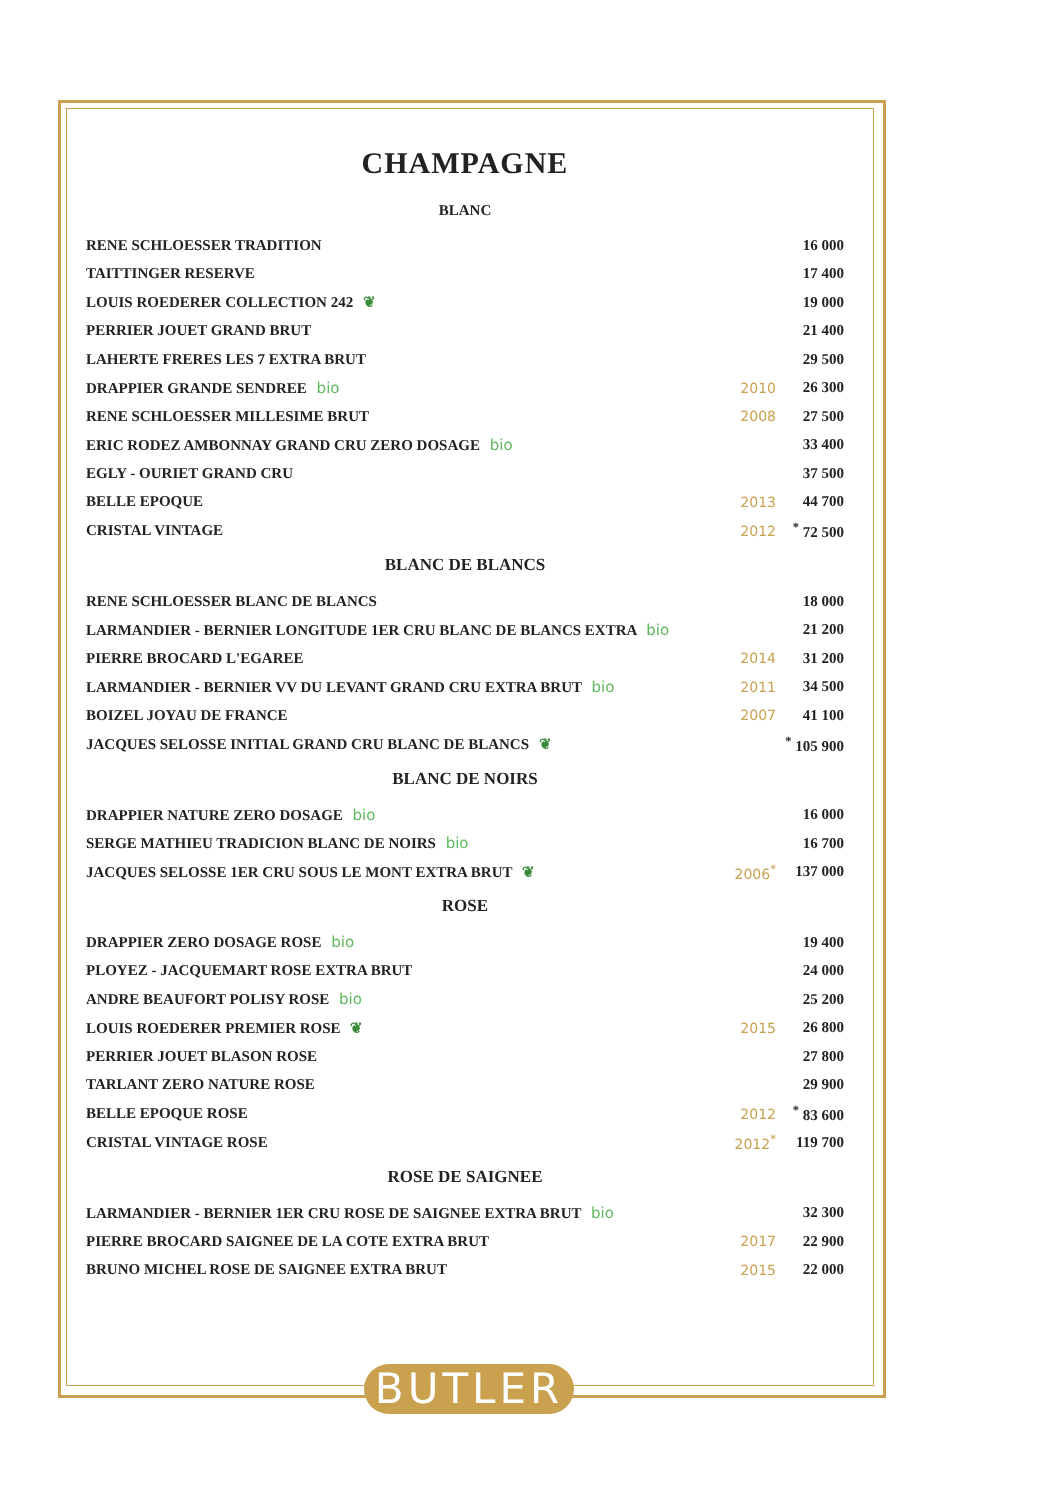CHAMPAGNE
BLANC
| RENE SCHLOESSER TRADITION | | 16 000 |
| TAITTINGER RESERVE | | 17 400 |
| LOUIS ROEDERER COLLECTION 242 ❦ | | 19 000 |
| PERRIER JOUET GRAND BRUT | | 21 400 |
| LAHERTE FRERES LES 7 EXTRA BRUT | | 29 500 |
| DRAPPIER GRANDE SENDREE bio | 2010 | 26 300 |
| RENE SCHLOESSER MILLESIME BRUT | 2008 | 27 500 |
| ERIC RODEZ AMBONNAY GRAND CRU ZERO DOSAGE bio | | 33 400 |
| EGLY - OURIET GRAND CRU | | 37 500 |
| BELLE EPOQUE | 2013 | 44 700 |
| CRISTAL VINTAGE | 2012 | <sup>*</sup> 72 500 |
BLANC DE BLANCS
| RENE SCHLOESSER BLANC DE BLANCS | | 18 000 |
| LARMANDIER - BERNIER LONGITUDE 1ER CRU BLANC DE BLANCS EXTRA bio | | 21 200 |
| PIERRE BROCARD L'EGAREE | 2014 | 31 200 |
| LARMANDIER - BERNIER VV DU LEVANT GRAND CRU EXTRA BRUT bio | 2011 | 34 500 |
| BOIZEL JOYAU DE FRANCE | 2007 | 41 100 |
| JACQUES SELOSSE INITIAL GRAND CRU BLANC DE BLANCS ❦ | | <sup>*</sup> 105 900 |
BLANC DE NOIRS
| DRAPPIER NATURE ZERO DOSAGE bio | | 16 000 |
| SERGE MATHIEU TRADICION BLANC DE NOIRS bio | | 16 700 |
| JACQUES SELOSSE 1ER CRU SOUS LE MONT EXTRA BRUT ❦ | 2006<sup>*</sup> | 137 000 |
ROSE
| DRAPPIER ZERO DOSAGE ROSE bio | | 19 400 |
| PLOYEZ - JACQUEMART ROSE EXTRA BRUT | | 24 000 |
| ANDRE BEAUFORT POLISY ROSE bio | | 25 200 |
| LOUIS ROEDERER PREMIER ROSE ❦ | 2015 | 26 800 |
| PERRIER JOUET BLASON ROSE | | 27 800 |
| TARLANT ZERO NATURE ROSE | | 29 900 |
| BELLE EPOQUE ROSE | 2012 | <sup>*</sup> 83 600 |
| CRISTAL VINTAGE ROSE | 2012<sup>*</sup> | 119 700 |
ROSE DE SAIGNEE
| LARMANDIER - BERNIER 1ER CRU ROSE DE SAIGNEE EXTRA BRUT bio | | 32 300 |
| PIERRE BROCARD SAIGNEE DE LA COTE EXTRA BRUT | 2017 | 22 900 |
| BRUNO MICHEL ROSE DE SAIGNEE EXTRA BRUT | 2015 | 22 000 |
BUTLER